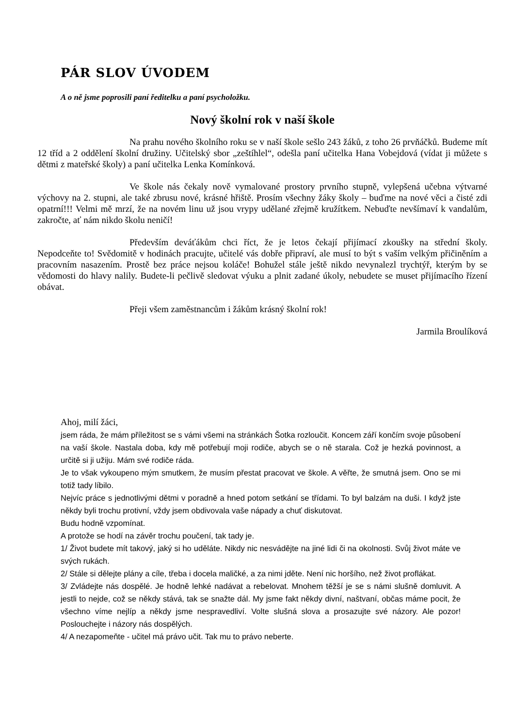PÁR SLOV ÚVODEM
A o ně jsme poprosili paní ředitelku a paní psycholožku.
Nový školní rok v naší škole
Na prahu nového školního roku se v naší škole sešlo 243 žáků, z toho 26 prvňáčků. Budeme mít 12 tříd a 2 oddělení školní družiny. Učitelský sbor „zeštíhlel“, odešla paní učitelka Hana Vobejdová (vídat ji můžete s dětmi z mateřské školy) a paní učitelka Lenka Komínková.
Ve škole nás čekaly nově vymalované prostory prvního stupně, vylepšená učebna výtvarné výchovy na 2. stupni, ale také zbrusu nové, krásné hřiště. Prosím všechny žáky školy – buďme na nové věci a čisté zdi opatrní!!! Velmi mě mrzí, že na novém linu už jsou vrypy udělané zřejmě kružítkem. Nebuďte nevšímaví k vandalům, zakročte, ať nám nikdo školu neničí!
Především deváťákům chci říct, že je letos čekají přijímací zkoušky na střední školy. Nepodceňte to! Svědomitě v hodinách pracujte, učitelé vás dobře připraví, ale musí to být s vaším velkým přičiněním a pracovním nasazením. Prostě bez práce nejsou koláče! Bohužel stále ještě nikdo nevynalezl trychtýř, kterým by se vědomosti do hlavy nalily. Budete-li pečlivě sledovat výuku a plnit zadané úkoly, nebudete se muset přijímacího řízení obávat.
Přeji všem zaměstnancům i žákům krásný školní rok!
Jarmila Broulíková
Ahoj, milí žáci,
jsem ráda, že mám příležitost se s vámi všemi na stránkách Šotka rozloučit. Koncem září končím svoje působení na vaší škole. Nastala doba, kdy mě potřebují moji rodiče, abych se o ně starala. Což je hezká povinnost, a určitě si ji užiju. Mám své rodiče ráda.
Je to však vykoupeno mým smutkem, že musím přestat pracovat ve škole. A věřte, že smutná jsem. Ono se mi totiž tady líbilo.
Nejvíc práce s jednotlivými dětmi v poradně a hned potom setkání se třídami. To byl balzám na duši. I když jste někdy byli trochu protivní, vždy jsem obdivovala vaše nápady a chuť diskutovat.
Budu hodně vzpomínat.
A protože se hodí na závěr trochu poučení, tak tady je.
1/ Život budete mít takový, jaký si ho uděláte. Nikdy nic nesvádějte na jiné lidi či na okolnosti. Svůj život máte ve svých rukách.
2/ Stále si dělejte plány a cíle, třeba i docela maličké, a za nimi jděte. Není nic horšího, než život proflákat.
3/ Zvládejte nás dospělé. Je hodně lehké nadávat a rebelovat. Mnohem těžší je se s námi slušně domluvit. A jestli to nejde, což se někdy stává, tak se snažte dál. My jsme fakt někdy divní, naštvaní, občas máme pocit, že všechno víme nejlíp a někdy jsme nespravedliví. Volte slušná slova a prosazujte své názory. Ale pozor! Poslouchejte i názory nás dospělých.
4/ A nezapomeňte - učitel má právo učit. Tak mu to právo neberte.